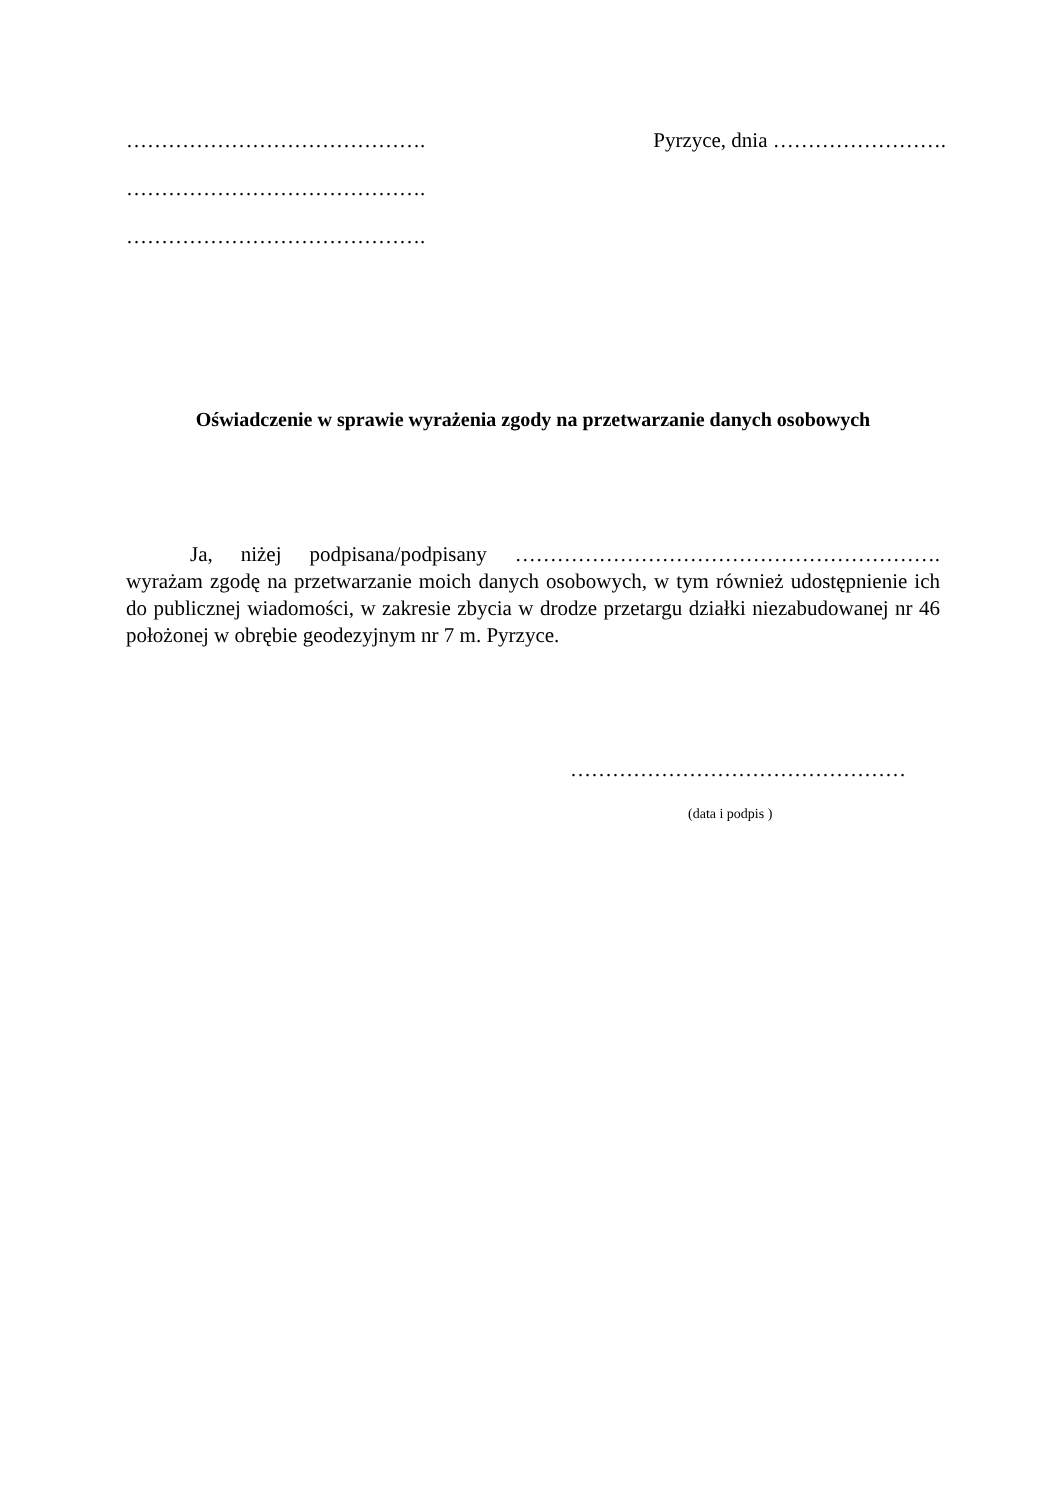……………………………………. Pyrzyce, dnia …………………….
…………………………………….
…………………………………….
Oświadczenie w sprawie wyrażenia zgody na przetwarzanie danych osobowych
Ja, niżej podpisana/podpisany ……………………………………………………. wyrażam zgodę na przetwarzanie moich danych osobowych, w tym również udostępnienie ich do publicznej wiadomości, w zakresie zbycia w drodze przetargu działki niezabudowanej nr 46 położonej w obrębie geodezyjnym nr 7 m. Pyrzyce.
…………………………………………
(data i podpis )